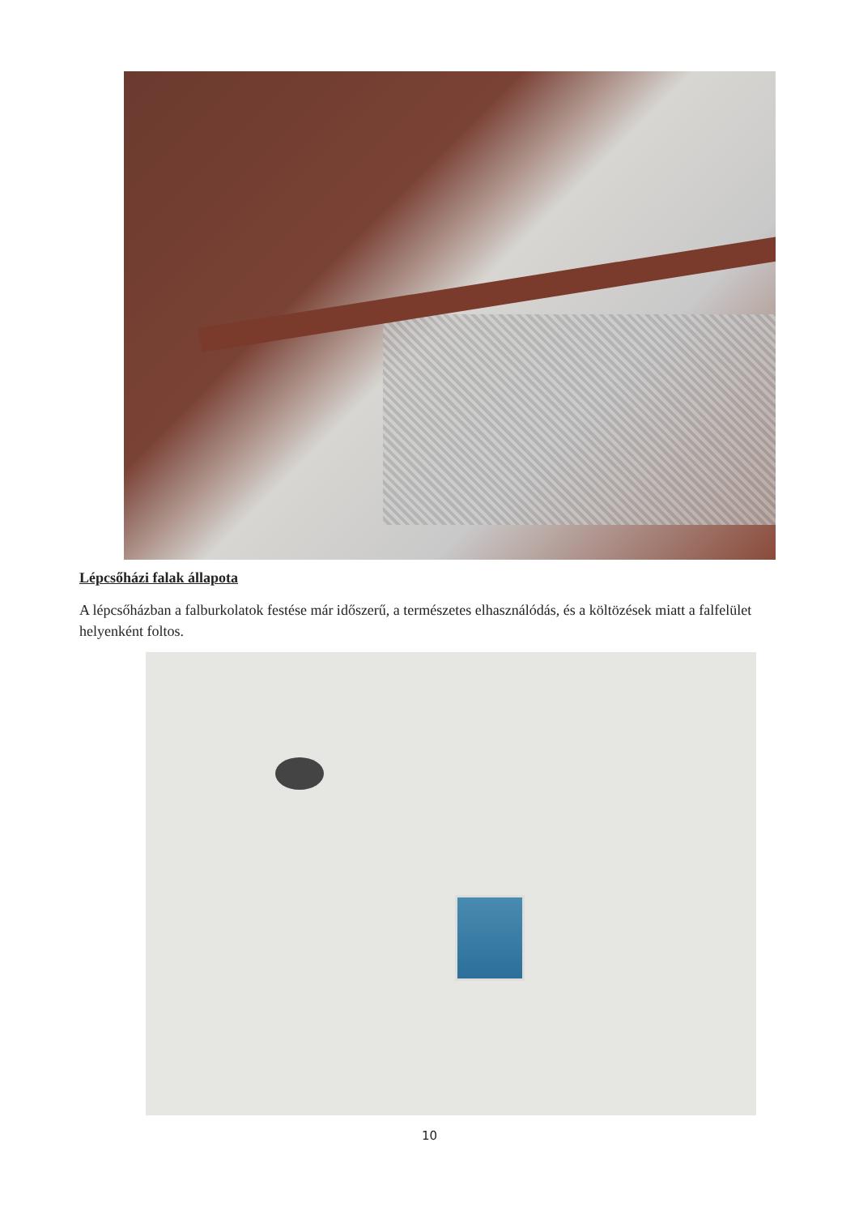Lépcsőházi falak állapota
A lépcsőházban a falburkolatok festése már időszerű, a természetes elhasználódás, és a költözések miatt a falfelület helyenként foltos.
10